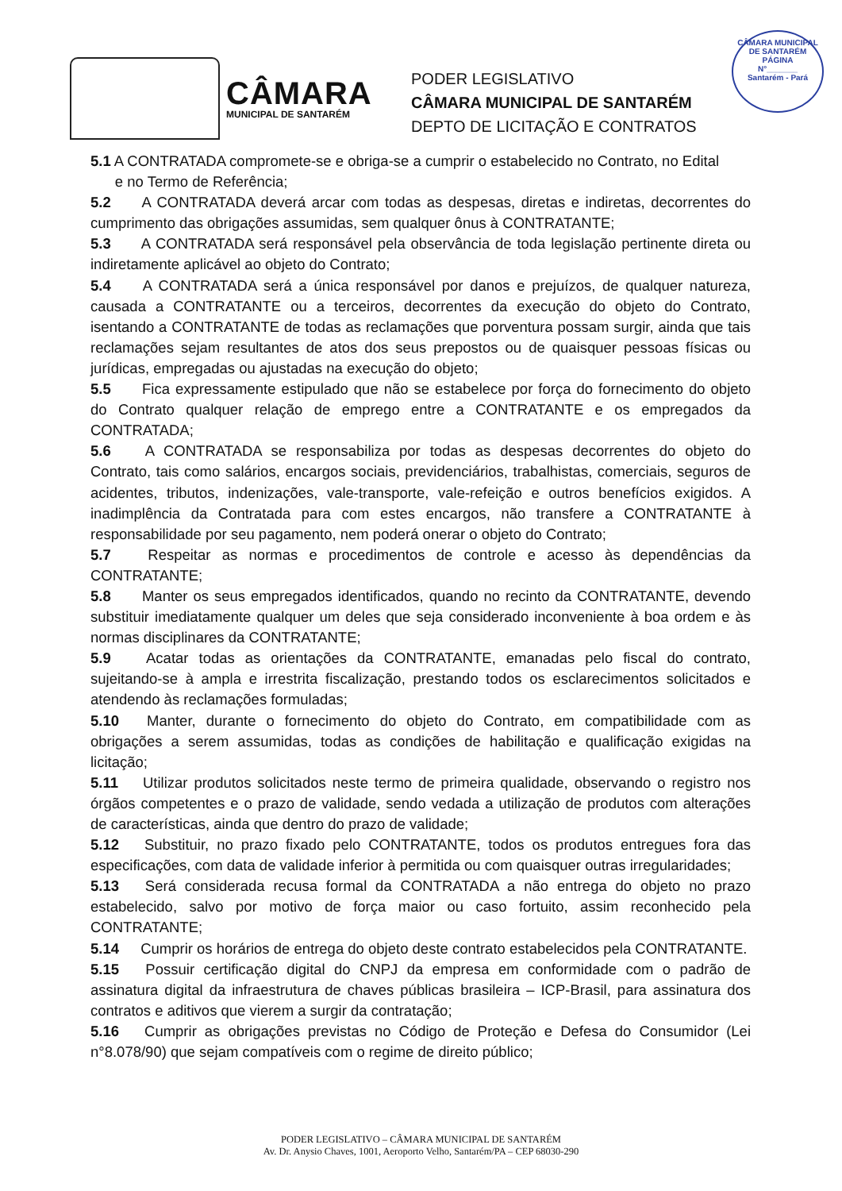CÂMARA
MUNICIPAL DE SANTARÉM
PODER LEGISLATIVO
CÂMARA MUNICIPAL DE SANTARÉM
DEPTO DE LICITAÇÃO E CONTRATOS
CÂMARA MUNICIPAL DE SANTARÉM
PÁGINA
N°_______
Santarém - Pará
5.1 A CONTRATADA compromete-se e obriga-se a cumprir o estabelecido no Contrato, no Edital
e no Termo de Referência;
5.2 A CONTRATADA deverá arcar com todas as despesas, diretas e indiretas, decorrentes do cumprimento das obrigações assumidas, sem qualquer ônus à CONTRATANTE;
5.3 A CONTRATADA será responsável pela observância de toda legislação pertinente direta ou indiretamente aplicável ao objeto do Contrato;
5.4 A CONTRATADA será a única responsável por danos e prejuízos, de qualquer natureza, causada a CONTRATANTE ou a terceiros, decorrentes da execução do objeto do Contrato, isentando a CONTRATANTE de todas as reclamações que porventura possam surgir, ainda que tais reclamações sejam resultantes de atos dos seus prepostos ou de quaisquer pessoas físicas ou jurídicas, empregadas ou ajustadas na execução do objeto;
5.5 Fica expressamente estipulado que não se estabelece por força do fornecimento do objeto do Contrato qualquer relação de emprego entre a CONTRATANTE e os empregados da CONTRATADA;
5.6 A CONTRATADA se responsabiliza por todas as despesas decorrentes do objeto do Contrato, tais como salários, encargos sociais, previdenciários, trabalhistas, comerciais, seguros de acidentes, tributos, indenizações, vale-transporte, vale-refeição e outros benefícios exigidos. A inadimplência da Contratada para com estes encargos, não transfere a CONTRATANTE à responsabilidade por seu pagamento, nem poderá onerar o objeto do Contrato;
5.7 Respeitar as normas e procedimentos de controle e acesso às dependências da CONTRATANTE;
5.8 Manter os seus empregados identificados, quando no recinto da CONTRATANTE, devendo substituir imediatamente qualquer um deles que seja considerado inconveniente à boa ordem e às normas disciplinares da CONTRATANTE;
5.9 Acatar todas as orientações da CONTRATANTE, emanadas pelo fiscal do contrato, sujeitando-se à ampla e irrestrita fiscalização, prestando todos os esclarecimentos solicitados e atendendo às reclamações formuladas;
5.10 Manter, durante o fornecimento do objeto do Contrato, em compatibilidade com as obrigações a serem assumidas, todas as condições de habilitação e qualificação exigidas na licitação;
5.11 Utilizar produtos solicitados neste termo de primeira qualidade, observando o registro nos órgãos competentes e o prazo de validade, sendo vedada a utilização de produtos com alterações de características, ainda que dentro do prazo de validade;
5.12 Substituir, no prazo fixado pelo CONTRATANTE, todos os produtos entregues fora das especificações, com data de validade inferior à permitida ou com quaisquer outras irregularidades;
5.13 Será considerada recusa formal da CONTRATADA a não entrega do objeto no prazo estabelecido, salvo por motivo de força maior ou caso fortuito, assim reconhecido pela CONTRATANTE;
5.14 Cumprir os horários de entrega do objeto deste contrato estabelecidos pela CONTRATANTE.
5.15 Possuir certificação digital do CNPJ da empresa em conformidade com o padrão de assinatura digital da infraestrutura de chaves públicas brasileira – ICP-Brasil, para assinatura dos contratos e aditivos que vierem a surgir da contratação;
5.16 Cumprir as obrigações previstas no Código de Proteção e Defesa do Consumidor (Lei n°8.078/90) que sejam compatíveis com o regime de direito público;
PODER LEGISLATIVO – CÂMARA MUNICIPAL DE SANTARÉM
Av. Dr. Anysio Chaves, 1001, Aeroporto Velho, Santarém/PA – CEP 68030-290